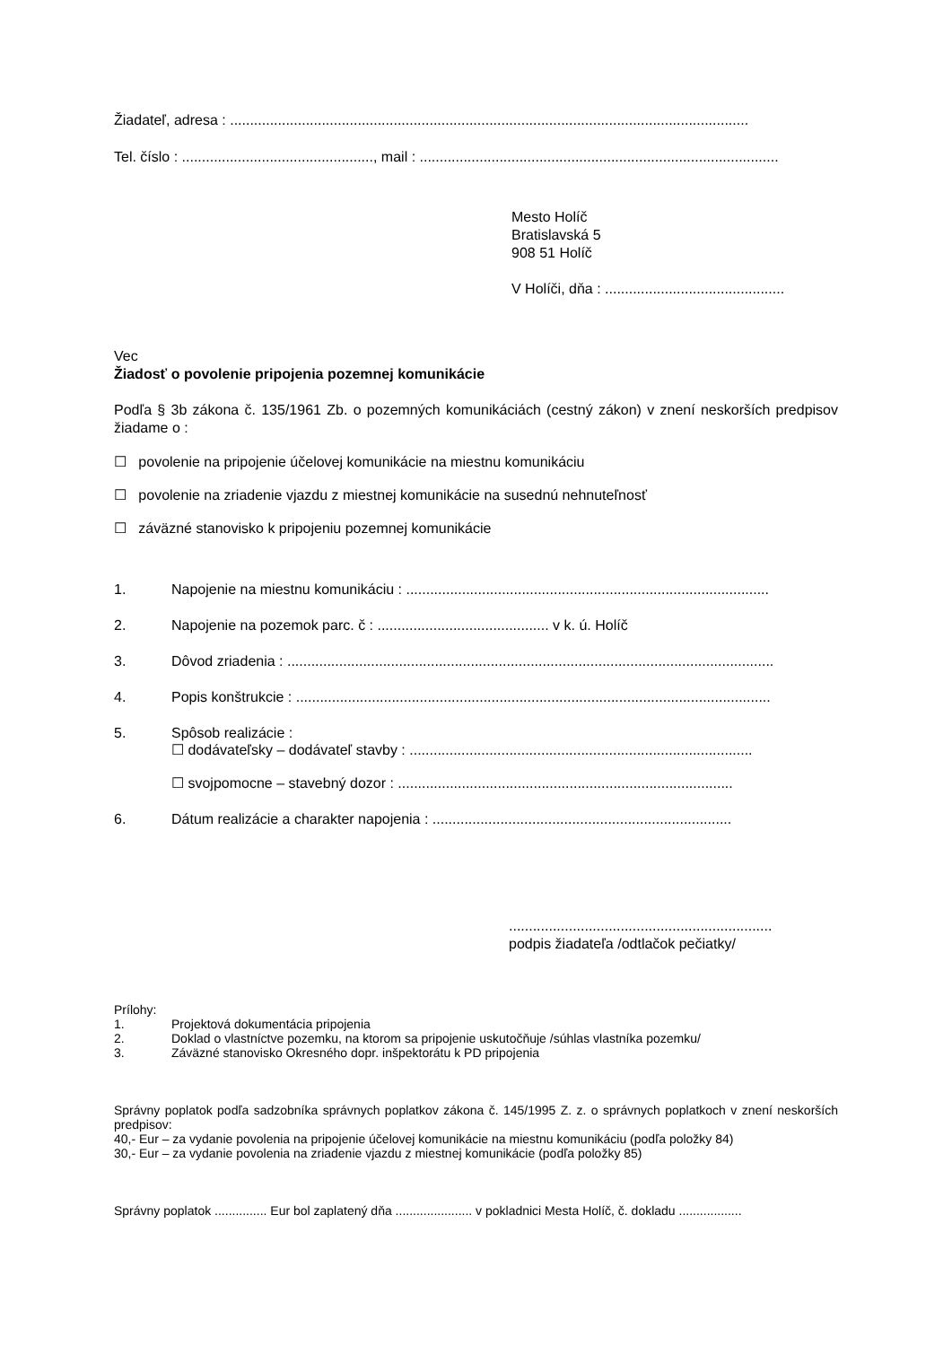Žiadateľ, adresa : ..................................................................................................................................
Tel. číslo : ................................................, mail : ..........................................................................................
Mesto Holíč
Bratislavská 5
908 51 Holíč
V Holíči, dňa : .............................................
Vec
Žiadosť o povolenie pripojenia pozemnej komunikácie
Podľa § 3b zákona č. 135/1961 Zb. o pozemných komunikáciách (cestný zákon) v znení neskorších predpisov žiadame o :
☐ povolenie na pripojenie účelovej komunikácie na miestnu komunikáciu
☐ povolenie na zriadenie vjazdu z miestnej komunikácie na susednú nehnuteľnosť
☐ záväzné stanovisko k pripojeniu pozemnej komunikácie
1. Napojenie na miestnu komunikáciu : ...........................................................................................
2. Napojenie na pozemok parc. č : ........................................... v k. ú. Holíč
3. Dôvod zriadenia : ..........................................................................................................................
4. Popis konštrukcie : .......................................................................................................................
5. Spôsob realizácie :
☐ dodávateľsky – dodávateľ stavby : ......................................................................................
☐ svojpomocne – stavebný dozor : ....................................................................................
6. Dátum realizácie a charakter napojenia : ...........................................................................
..................................................................
podpis žiadateľa /odtlačok pečiatky/
Prílohy:
1. Projektová dokumentácia pripojenia
2. Doklad o vlastníctve pozemku, na ktorom sa pripojenie uskutočňuje /súhlas vlastníka pozemku/
3. Záväzné stanovisko Okresného dopr. inšpektorátu k PD pripojenia
Správny poplatok podľa sadzobníka správnych poplatkov zákona č. 145/1995 Z. z. o správnych poplatkoch v znení neskorších predpisov:
40,- Eur – za vydanie povolenia na pripojenie účelovej komunikácie na miestnu komunikáciu (podľa položky 84)
30,- Eur – za vydanie povolenia na zriadenie vjazdu z miestnej komunikácie (podľa položky 85)
Správny poplatok ............... Eur bol zaplatený dňa ...................... v pokladnici Mesta Holíč, č. dokladu ..................